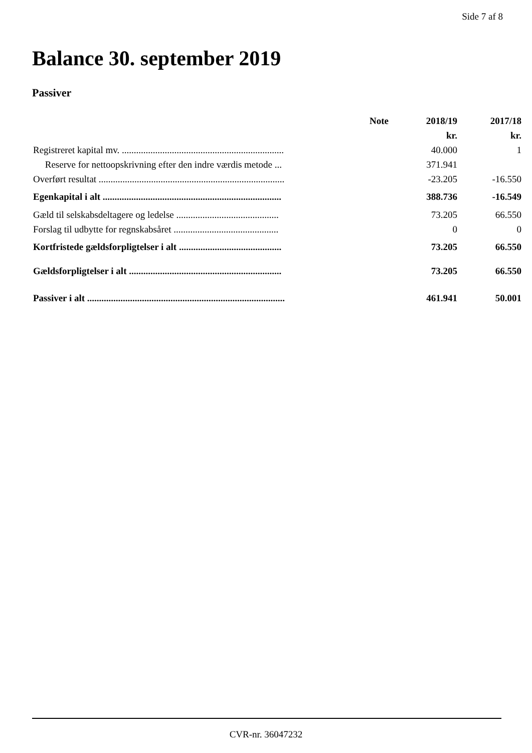Side 7 af 8
Balance 30. september 2019
Passiver
| | Note | 2018/19 | 2017/18 |
| --- | --- | --- | --- |
| | | kr. | kr. |
| Registreret kapital mv. .................................................................... | | 40.000 | 1 |
| Reserve for nettoopskrivning efter den indre værdis metode ... | | 371.941 | |
| Overført resultat .............................................................................. | | -23.205 | -16.550 |
| Egenkapital i alt ........................................................................... | | 388.736 | -16.549 |
| Gæld til selskabsdeltagere og ledelse ........................................... | | 73.205 | 66.550 |
| Forslag til udbytte for regnskabsåret ............................................ | | 0 | 0 |
| Kortfristede gældsforpligtelser i alt ........................................... | | 73.205 | 66.550 |
| Gældsforpligtelser i alt ................................................................ | | 73.205 | 66.550 |
| Passiver i alt ................................................................................... | | 461.941 | 50.001 |
CVR-nr. 36047232